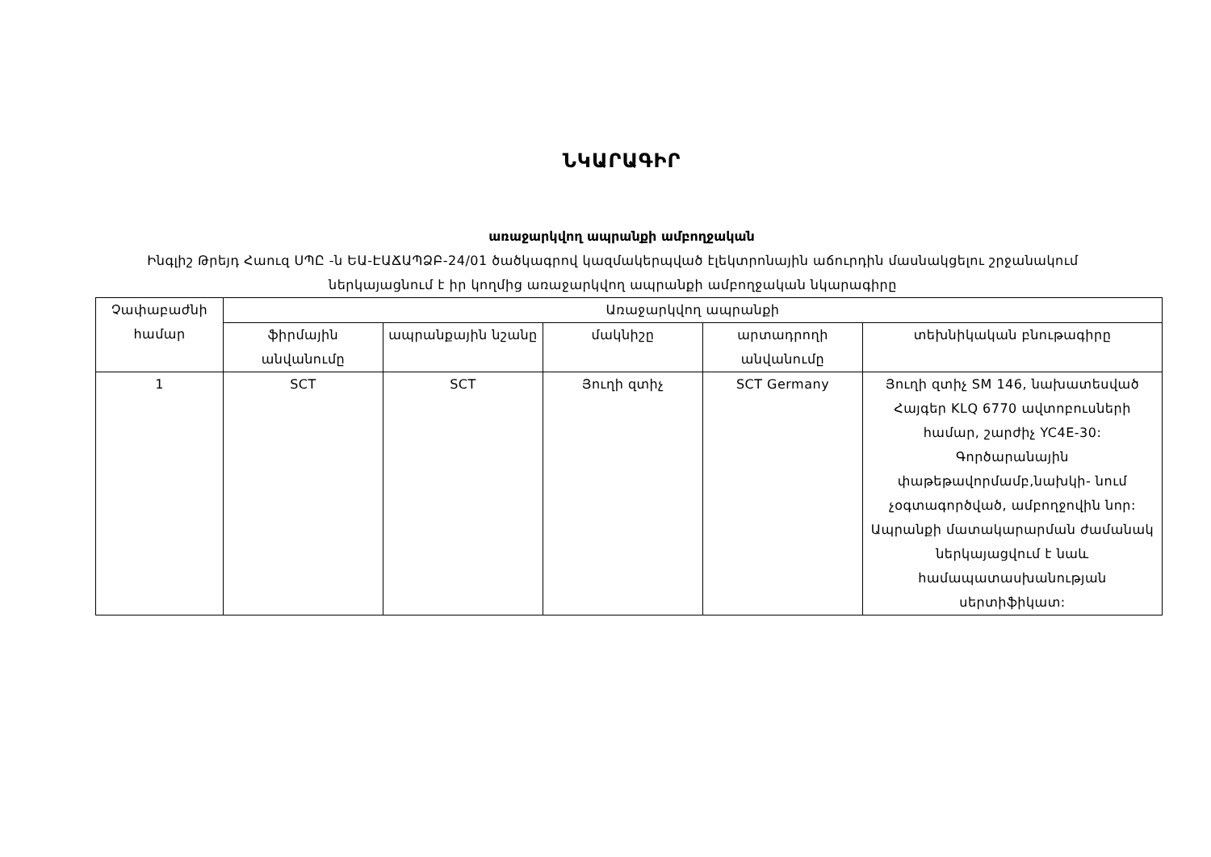ՆԿԱՐԱԳԻՐ
առաջարկվող ապրանքի ամբողջական
Ինգլիշ Թրեյդ Հաուզ ՍՊԸ -ն ԵԱ-ԷԱՃԱՊՁԲ-24/01 ծածկագրով կազմակերպված էլեկտրոնային աճուրդին մասնակցելու շրջանակում ներկայացնում է իր կողմից առաջարկվող ապրանքի ամբողջական նկարագիրը
| Չափաբաժնի համար | Առաջարկվող ապրանքի | | | | |
| --- | --- | --- | --- | --- | --- |
| | ֆիրմային անվանումը | ապրանքային նշանը | մակնիշը | արտադրողի անվանումը | տեխնիկական բնութագիրը |
| 1 | SCT | SCT | Յուղի զտիչ | SCT Germany | Յուղի զտիչ SM 146, նախատեսված Հայգեր KLQ 6770 ավտոբուսների համար, շարժիչ YC4E-30: Գործարանային փաթեթավորմամբ,նախկի- նում չօգտագործված, ամբողջովին նոր: Ապրանքի մատակարարման ժամանակ ներկայացվում է նաև համապատասխանության սերտիֆիկատ: |